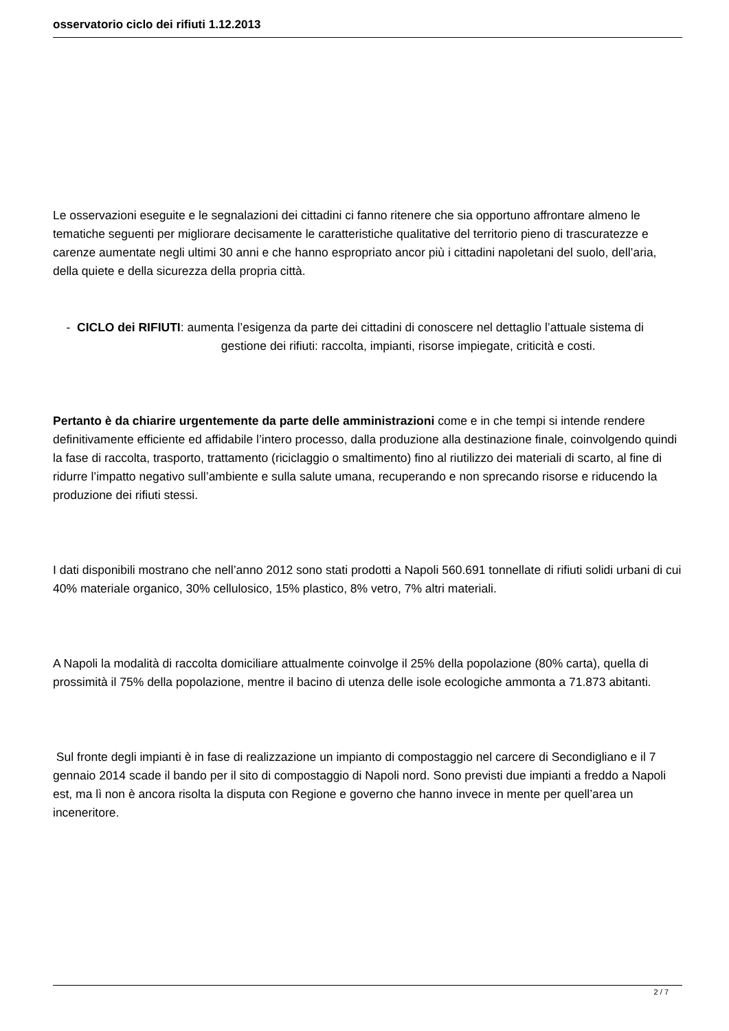osservatorio ciclo dei rifiuti 1.12.2013
Le osservazioni eseguite e le segnalazioni dei cittadini ci fanno ritenere che sia opportuno affrontare almeno le tematiche seguenti per migliorare decisamente le caratteristiche qualitative del territorio pieno di trascuratezze e carenze aumentate negli ultimi 30 anni e che hanno espropriato ancor più i cittadini napoletani del suolo, dell’aria, della quiete e della sicurezza della propria città.
- CICLO dei RIFIUTI: aumenta l’esigenza da parte dei cittadini di conoscere nel dettaglio l’attuale sistema di gestione dei rifiuti: raccolta, impianti, risorse impiegate, criticità e costi.
Pertanto è da chiarire urgentemente da parte delle amministrazioni come e in che tempi si intende rendere definitivamente efficiente ed affidabile l’intero processo, dalla produzione alla destinazione finale, coinvolgendo quindi la fase di raccolta, trasporto, trattamento (riciclaggio o smaltimento) fino al riutilizzo dei materiali di scarto, al fine di ridurre l’impatto negativo sull’ambiente e sulla salute umana, recuperando e non sprecando risorse e riducendo la produzione dei rifiuti stessi.
I dati disponibili mostrano che nell’anno 2012 sono stati prodotti a Napoli 560.691 tonnellate di rifiuti solidi urbani di cui 40% materiale organico, 30% cellulosico, 15% plastico, 8% vetro, 7% altri materiali.
A Napoli la modalità di raccolta domiciliare attualmente coinvolge il 25% della popolazione (80% carta), quella di prossimità il 75% della popolazione, mentre il bacino di utenza delle isole ecologiche ammonta a 71.873 abitanti.
Sul fronte degli impianti è in fase di realizzazione un impianto di compostaggio nel carcere di Secondigliano e il 7 gennaio 2014 scade il bando per il sito di compostaggio di Napoli nord. Sono previsti due impianti a freddo a Napoli est, ma lì non è ancora risolta la disputa con Regione e governo che hanno invece in mente per quell’area un inceneritore.
2 / 7